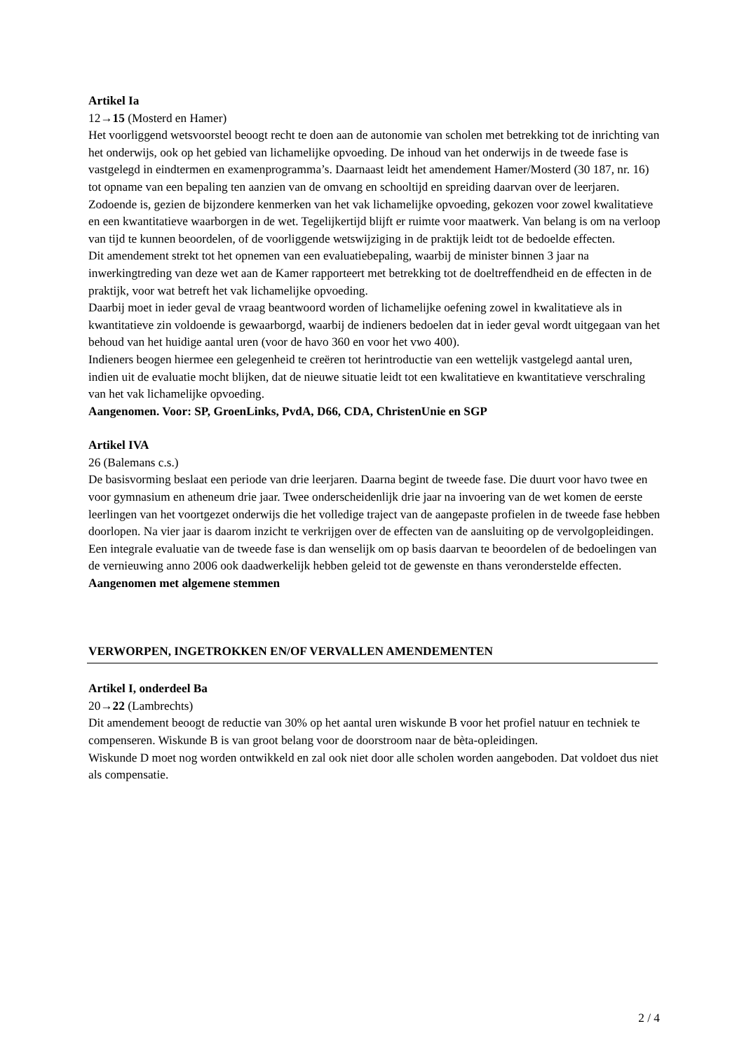Artikel Ia
12→15 (Mosterd en Hamer)
Het voorliggend wetsvoorstel beoogt recht te doen aan de autonomie van scholen met betrekking tot de inrichting van het onderwijs, ook op het gebied van lichamelijke opvoeding. De inhoud van het onderwijs in de tweede fase is vastgelegd in eindtermen en examenprogramma’s. Daarnaast leidt het amendement Hamer/Mosterd (30 187, nr. 16) tot opname van een bepaling ten aanzien van de omvang en schooltijd en spreiding daarvan over de leerjaren.
Zodoende is, gezien de bijzondere kenmerken van het vak lichamelijke opvoeding, gekozen voor zowel kwalitatieve en een kwantitatieve waarborgen in de wet. Tegelijkertijd blijft er ruimte voor maatwerk. Van belang is om na verloop van tijd te kunnen beoordelen, of de voorliggende wetswijziging in de praktijk leidt tot de bedoelde effecten.
Dit amendement strekt tot het opnemen van een evaluatiebepaling, waarbij de minister binnen 3 jaar na inwerkingtreding van deze wet aan de Kamer rapporteert met betrekking tot de doeltreffendheid en de effecten in de praktijk, voor wat betreft het vak lichamelijke opvoeding.
Daarbij moet in ieder geval de vraag beantwoord worden of lichamelijke oefening zowel in kwalitatieve als in kwantitatieve zin voldoende is gewaarborgd, waarbij de indieners bedoelen dat in ieder geval wordt uitgegaan van het behoud van het huidige aantal uren (voor de havo 360 en voor het vwo 400).
Indieners beogen hiermee een gelegenheid te creëren tot herintroductie van een wettelijk vastgelegd aantal uren, indien uit de evaluatie mocht blijken, dat de nieuwe situatie leidt tot een kwalitatieve en kwantitatieve verschraling van het vak lichamelijke opvoeding.
Aangenomen. Voor: SP, GroenLinks, PvdA, D66, CDA, ChristenUnie en SGP
Artikel IVA
26 (Balemans c.s.)
De basisvorming beslaat een periode van drie leerjaren. Daarna begint de tweede fase. Die duurt voor havo twee en voor gymnasium en atheneum drie jaar. Twee onderscheidenlijk drie jaar na invoering van de wet komen de eerste leerlingen van het voortgezet onderwijs die het volledige traject van de aangepaste profielen in de tweede fase hebben doorlopen. Na vier jaar is daarom inzicht te verkrijgen over de effecten van de aansluiting op de vervolgopleidingen. Een integrale evaluatie van de tweede fase is dan wenselijk om op basis daarvan te beoordelen of de bedoelingen van de vernieuwing anno 2006 ook daadwerkelijk hebben geleid tot de gewenste en thans veronderstelde effecten.
Aangenomen met algemene stemmen
VERWORPEN, INGETROKKEN EN/OF VERVALLEN AMENDEMENTEN
Artikel I, onderdeel Ba
20→22 (Lambrechts)
Dit amendement beoogt de reductie van 30% op het aantal uren wiskunde B voor het profiel natuur en techniek te compenseren. Wiskunde B is van groot belang voor de doorstroom naar de bèta-opleidingen.
Wiskunde D moet nog worden ontwikkeld en zal ook niet door alle scholen worden aangeboden. Dat voldoet dus niet als compensatie.
2 / 4